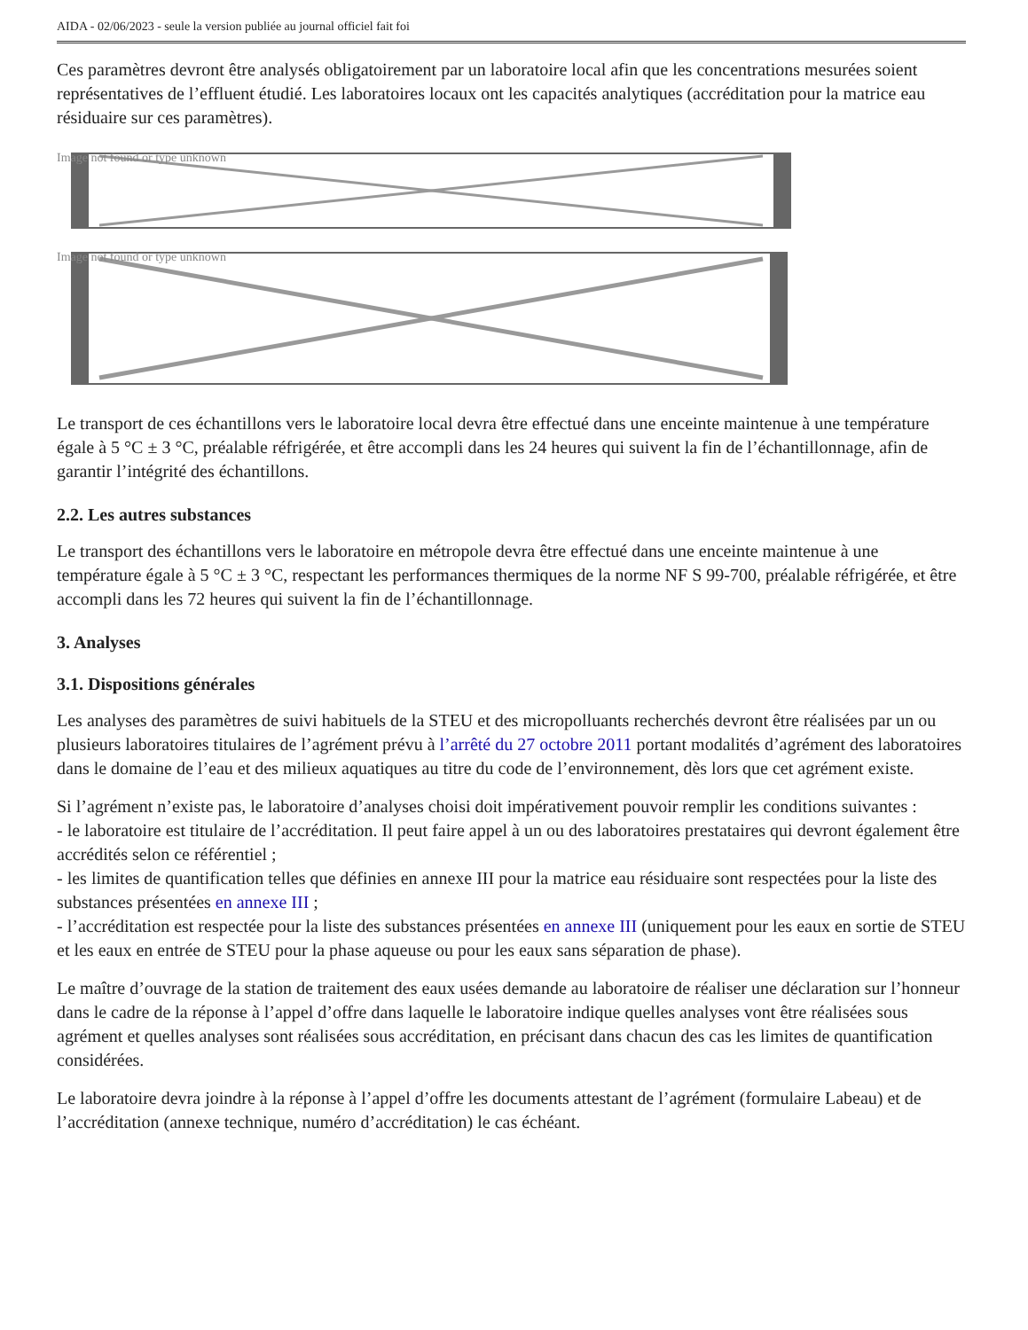AIDA - 02/06/2023 - seule la version publiée au journal officiel fait foi
Ces paramètres devront être analysés obligatoirement par un laboratoire local afin que les concentrations mesurées soient représentatives de l’effluent étudié. Les laboratoires locaux ont les capacités analytiques (accréditation pour la matrice eau résiduaire sur ces paramètres).
Image not found or type unknown
Image not found or type unknown
Le transport de ces échantillons vers le laboratoire local devra être effectué dans une enceinte maintenue à une température égale à 5 °C ± 3 °C, préalable réfrigérée, et être accompli dans les 24 heures qui suivent la fin de l’échantillonnage, afin de garantir l’intégrité des échantillons.
2.2. Les autres substances
Le transport des échantillons vers le laboratoire en métropole devra être effectué dans une enceinte maintenue à une température égale à 5 °C ± 3 °C, respectant les performances thermiques de la norme NF S 99-700, préalable réfrigérée, et être accompli dans les 72 heures qui suivent la fin de l’échantillonnage.
3. Analyses
3.1. Dispositions générales
Les analyses des paramètres de suivi habituels de la STEU et des micropolluants recherchés devront être réalisées par un ou plusieurs laboratoires titulaires de l’agrément prévu à l’arrêté du 27 octobre 2011 portant modalités d’agrément des laboratoires dans le domaine de l’eau et des milieux aquatiques au titre du code de l’environnement, dès lors que cet agrément existe.
Si l’agrément n’existe pas, le laboratoire d’analyses choisi doit impérativement pouvoir remplir les conditions suivantes :
- le laboratoire est titulaire de l’accréditation. Il peut faire appel à un ou des laboratoires prestataires qui devront également être accrédités selon ce référentiel ;
- les limites de quantification telles que définies en annexe III pour la matrice eau résiduaire sont respectées pour la liste des substances présentées en annexe III ;
- l’accréditation est respectée pour la liste des substances présentées en annexe III (uniquement pour les eaux en sortie de STEU et les eaux en entrée de STEU pour la phase aqueuse ou pour les eaux sans séparation de phase).
Le maître d’ouvrage de la station de traitement des eaux usées demande au laboratoire de réaliser une déclaration sur l’honneur dans le cadre de la réponse à l’appel d’offre dans laquelle le laboratoire indique quelles analyses vont être réalisées sous agrément et quelles analyses sont réalisées sous accréditation, en précisant dans chacun des cas les limites de quantification considérées.
Le laboratoire devra joindre à la réponse à l’appel d’offre les documents attestant de l’agrément (formulaire Labeau) et de l’accréditation (annexe technique, numéro d’accréditation) le cas échéant.